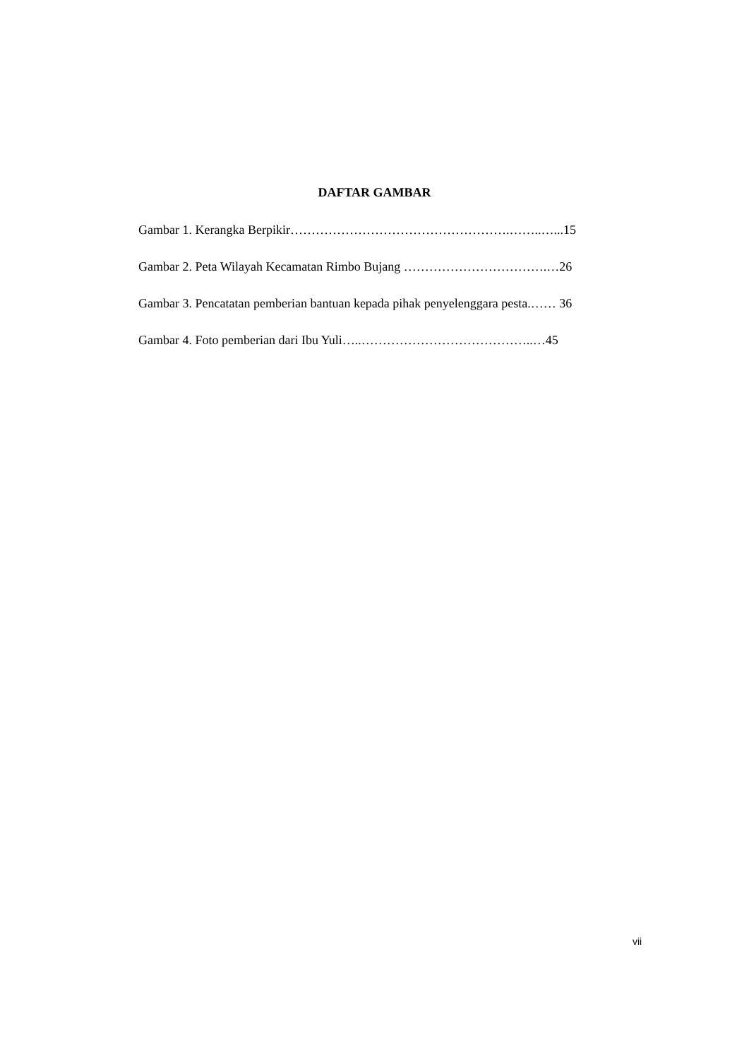DAFTAR GAMBAR
Gambar 1. Kerangka Berpikir…………………………………………….……..…...15
Gambar 2. Peta Wilayah Kecamatan Rimbo Bujang …………………………….…26
Gambar 3. Pencatatan pemberian bantuan kepada pihak penyelenggara pesta.…… 36
Gambar 4. Foto pemberian dari Ibu Yuli…..…………………………………..…45
vii